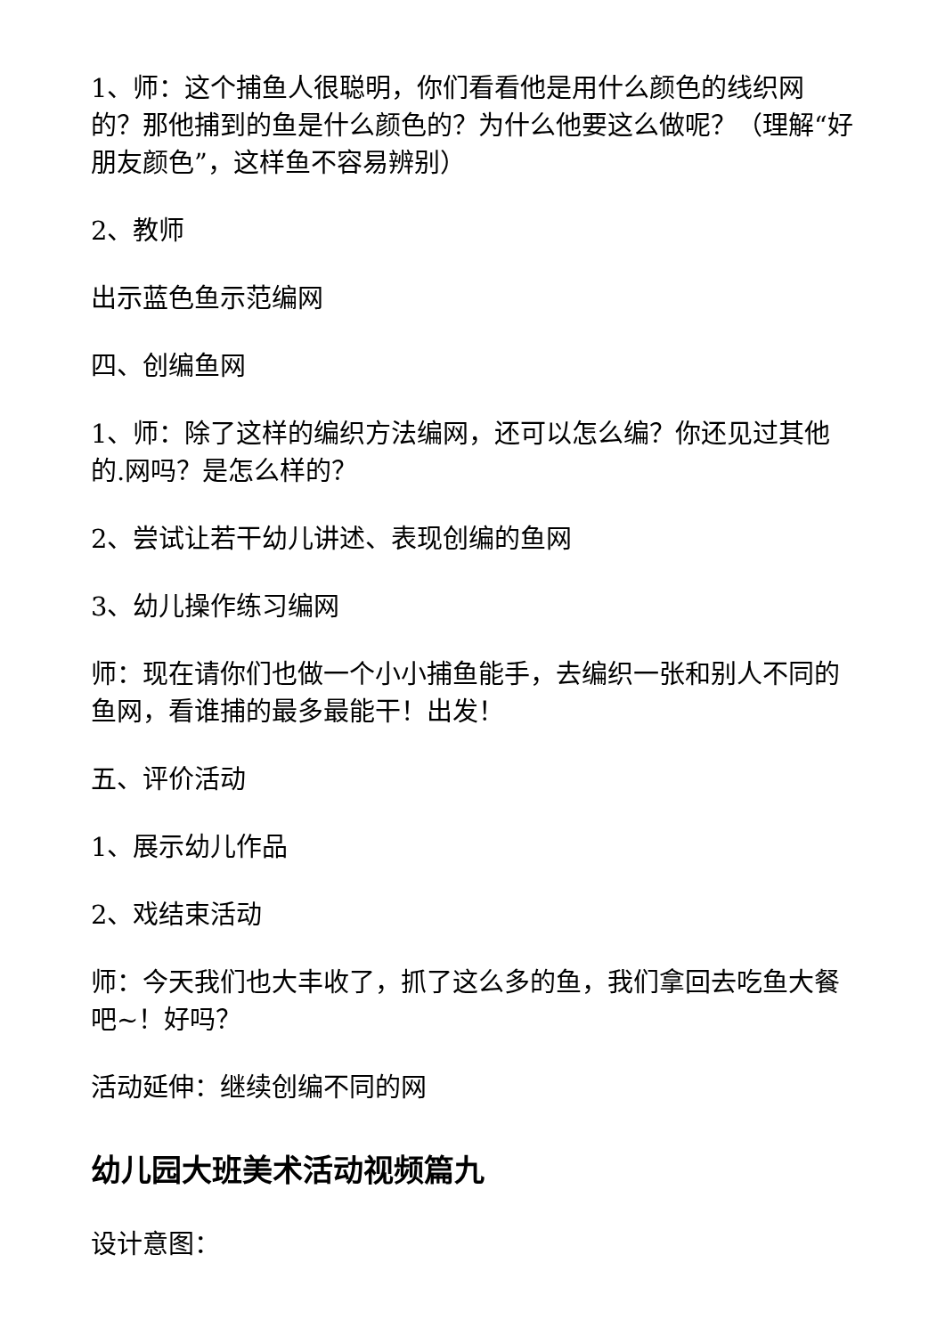1、师：这个捕鱼人很聪明，你们看看他是用什么颜色的线织网的？那他捕到的鱼是什么颜色的？为什么他要这么做呢？（理解“好朋友颜色”，这样鱼不容易辨别）
2、教师
出示蓝色鱼示范编网
四、创编鱼网
1、师：除了这样的编织方法编网，还可以怎么编？你还见过其他的.网吗？是怎么样的？
2、尝试让若干幼儿讲述、表现创编的鱼网
3、幼儿操作练习编网
师：现在请你们也做一个小小捕鱼能手，去编织一张和别人不同的鱼网，看谁捕的最多最能干！出发！
五、评价活动
1、展示幼儿作品
2、戏结束活动
师：今天我们也大丰收了，抓了这么多的鱼，我们拿回去吃鱼大餐吧~！好吗？
活动延伸：继续创编不同的网
幼儿园大班美术活动视频篇九
设计意图：